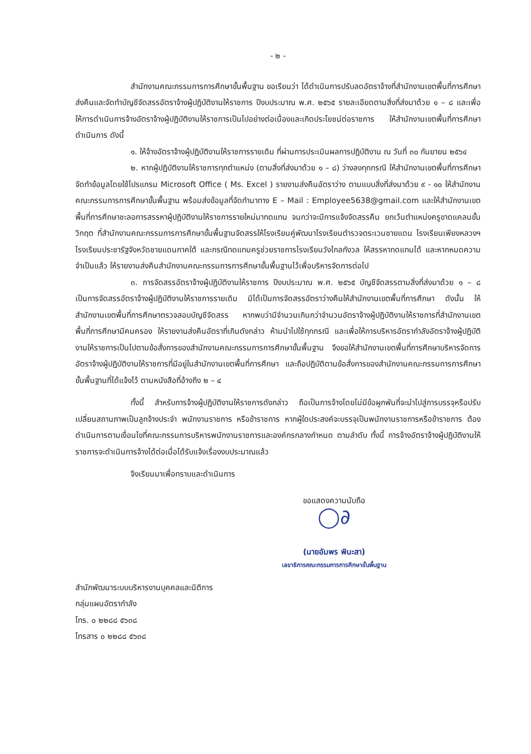- ๒ -
สำนักงานคณะกรรมการการศึกษาขั้นพื้นฐาน ขอเรียนว่า ได้ดำเนินการปรับลดอัตราจ้างที่สำนักงานเขตพื้นที่การศึกษาส่งคืนและจัดทำบัญชีจัดสรรอัตราจ้างผู้ปฏิบัติงานให้ราชการ ปีงบประมาณ พ.ศ. ๒๕๖๕ รายละเอียดตามสิ่งที่ส่งมาด้วย ๑ – ๘ และเพื่อให้การดำเนินการจ้างอัตราจ้างผู้ปฏิบัติงานให้ราชการเป็นไปอย่างต่อเนื่องและเกิดประโยชน์ต่อราชการ ให้สำนักงานเขตพื้นที่การศึกษาดำเนินการ ดังนี้
๑. ให้จ้างอัตราจ้างผู้ปฏิบัติงานให้ราชการรายเดิม ที่ผ่านการประเมินผลการปฏิบัติงาน ณ วันที่ ๓๐ กันยายน ๒๕๖๔
๒. หากผู้ปฏิบัติงานให้ราชการทุกตำแหน่ง (ตามสิ่งที่ส่งมาด้วย ๑ – ๘) ว่างลงทุกกรณี ให้สำนักงานเขตพื้นที่การศึกษาจัดทำข้อมูลโดยใช้โปรแกรม Microsoft Office ( Ms. Excel ) รายงานส่งคืนอัตราว่าง ตามแบบสิ่งที่ส่งมาด้วย ๙ - ๑๐ ให้สำนักงานคณะกรรมการการศึกษาขั้นพื้นฐาน พร้อมส่งข้อมูลที่จัดทำมาทาง E – Mail : Employee5638@gmail.com และให้สำนักงานเขตพื้นที่การศึกษาชะลอการสรรหาผู้ปฏิบัติงานให้ราชการรายใหม่มาทดแทน จนกว่าจะมีการแจ้งจัดสรรคืน ยกเว้นตำแหน่งครูขาดแคลนขั้นวิกฤต ที่สำนักงานคณะกรรมการการศึกษาขั้นพื้นฐานจัดสรรให้โรงเรียนคู่พัฒนาโรงเรียนตำรวจตระเวนชายแดน โรงเรียนเพียงหลวงฯ โรงเรียนประชารัฐจังหวัดชายแดนภาคใต้ และกรณีทดแทนครูช่วยราชการโรงเรียนวังไกลกังวล ให้สรรหาทดแทนได้ และหากหมดความจำเป็นแล้ว ให้รายงานส่งคืนสำนักงานคณะกรรมการการศึกษาขั้นพื้นฐานไว้เพื่อบริหารจัดการต่อไป
๓. การจัดสรรอัตราจ้างผู้ปฏิบัติงานให้ราชการ ปีงบประมาณ พ.ศ. ๒๕๖๕ บัญชีจัดสรรตามสิ่งที่ส่งมาด้วย ๑ – ๘ เป็นการจัดสรรอัตราจ้างผู้ปฏิบัติงานให้ราชการรายเดิม มิได้เป็นการจัดสรรอัตราว่างคืนให้สำนักงานเขตพื้นที่การศึกษา ดังนั้น ให้สำนักงานเขตพื้นที่การศึกษาตรวจสอบบัญชีจัดสรร หากพบว่ามีจำนวนเกินกว่าจำนวนอัตราจ้างผู้ปฏิบัติงานให้ราชการที่สำนักงานเขตพื้นที่การศึกษามีคนครอง ให้รายงานส่งคืนอัตราที่เกินดังกล่าว ห้ามนำไปใช้ทุกกรณี และเพื่อให้การบริหารอัตรากำลังอัตราจ้างผู้ปฏิบัติงานให้ราชการเป็นไปตามข้อสั่งการของสำนักงานคณะกรรมการการศึกษาขั้นพื้นฐาน จึงขอให้สำนักงานเขตพื้นที่การศึกษาบริหารจัดการอัตราจ้างผู้ปฏิบัติงานให้ราชการที่มีอยู่ในสำนักงานเขตพื้นที่การศึกษา และถือปฏิบัติตามข้อสั่งการของสำนักงานคณะกรรมการการศึกษาขั้นพื้นฐานที่ได้แจ้งไว้ ตามหนังสือที่อ้างถึง ๒ – ๔
ทั้งนี้ สำหรับการจ้างผู้ปฏิบัติงานให้ราชการดังกล่าว ถือเป็นการจ้างโดยไม่มีข้อผูกพันที่จะนำไปสู่การบรรจุหรือปรับเปลี่ยนสถานภาพเป็นลูกจ้างประจำ พนักงานราชการ หรือข้าราชการ หากผู้ใดประสงค์จะบรรจุเป็นพนักงานราชการหรือข้าราชการ ต้องดำเนินการตามเงื่อนไขที่คณะกรรมการบริหารพนักงานราชการและองค์กรกลางกำหนด ตามลำดับ ทั้งนี้ การจ้างอัตราจ้างผู้ปฏิบัติงานให้ราชการจะดำเนินการจ้างได้ต่อเมื่อได้รับแจ้งเรื่องงบประมาณแล้ว
จึงเรียนมาเพื่อทราบและดำเนินการ
ขอแสดงความนับถือ
◯∂
(นายอัมพร พินะสา)
เลขาธิการคณะกรรมการการศึกษาขั้นพื้นฐาน
สำนักพัฒนาระบบบริหารงานบุคคลและนิติการ
กลุ่มแผนอัตรากำลัง
โทร. ๐ ๒๒๘๘ ๕๖๓๘
โทรสาร ๐ ๒๒๘๘ ๕๖๓๘